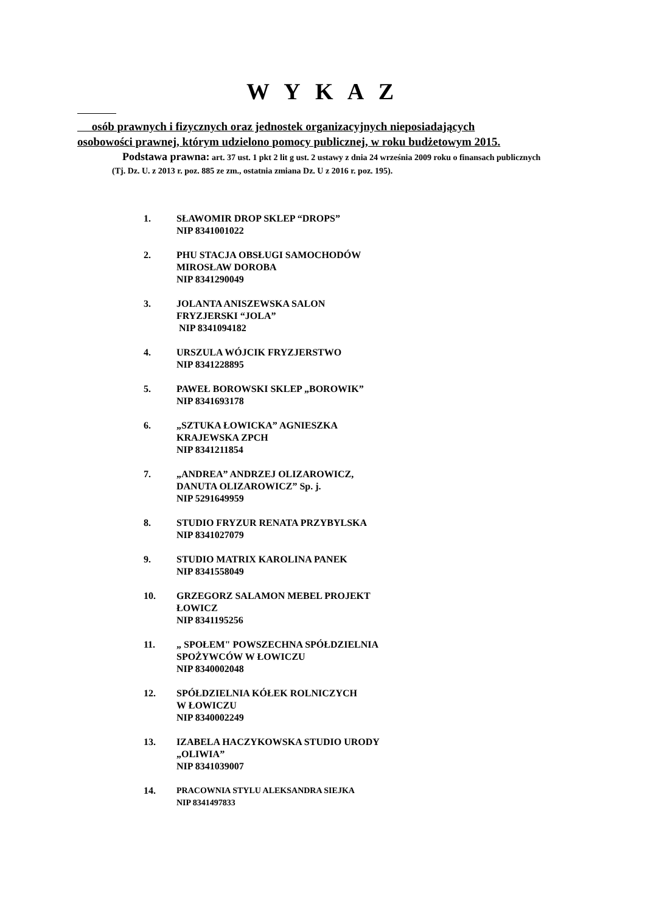W Y K A Z
osób prawnych i fizycznych oraz jednostek organizacyjnych nieposiadających
osobowości prawnej, którym udzielono pomocy publicznej, w roku budżetowym 2015.
Podstawa prawna: art. 37 ust. 1 pkt 2 lit g ust. 2 ustawy z dnia 24 września 2009 roku o finansach publicznych
(Tj. Dz. U. z 2013 r. poz. 885 ze zm., ostatnia zmiana Dz. U z 2016 r. poz. 195).
1. SŁAWOMIR DROP SKLEP “DROPS”
NIP 8341001022
2. PHU STACJA OBSŁUGI SAMOCHODÓW
MIROSŁAW DOROBA
NIP 8341290049
3. JOLANTA ANISZEWSKA SALON
FRYZJERSKI “JOLA”
NIP 8341094182
4. URSZULA WÓJCIK FRYZJERSTWO
NIP 8341228895
5. PAWEŁ BOROWSKI SKLEP „BOROWIK”
NIP 8341693178
6. „SZTUKA ŁOWICKA” AGNIESZKA
KRAJEWSKA ZPCH
NIP 8341211854
7. „ANDREA” ANDRZEJ OLIZAROWICZ,
DANUTA OLIZAROWICZ” Sp. j.
NIP 5291649959
8. STUDIO FRYZUR RENATA PRZYBYLSKA
NIP 8341027079
9. STUDIO MATRIX KAROLINA PANEK
NIP 8341558049
10. GRZEGORZ SALAMON MEBEL PROJEKT
ŁOWICZ
NIP 8341195256
11. „ SPOŁEM" POWSZECHNA SPÓŁDZIELNIA
SPOŻYWCÓW W ŁOWICZU
NIP 8340002048
12. SPÓŁDZIELNIA KÓŁEK ROLNICZYCH
W ŁOWICZU
NIP 8340002249
13. IZABELA HACZYKOWSKA STUDIO URODY
„OLIWIA”
NIP 8341039007
14. PRACOWNIA STYLU ALEKSANDRA SIEJKA
NIP 8341497833